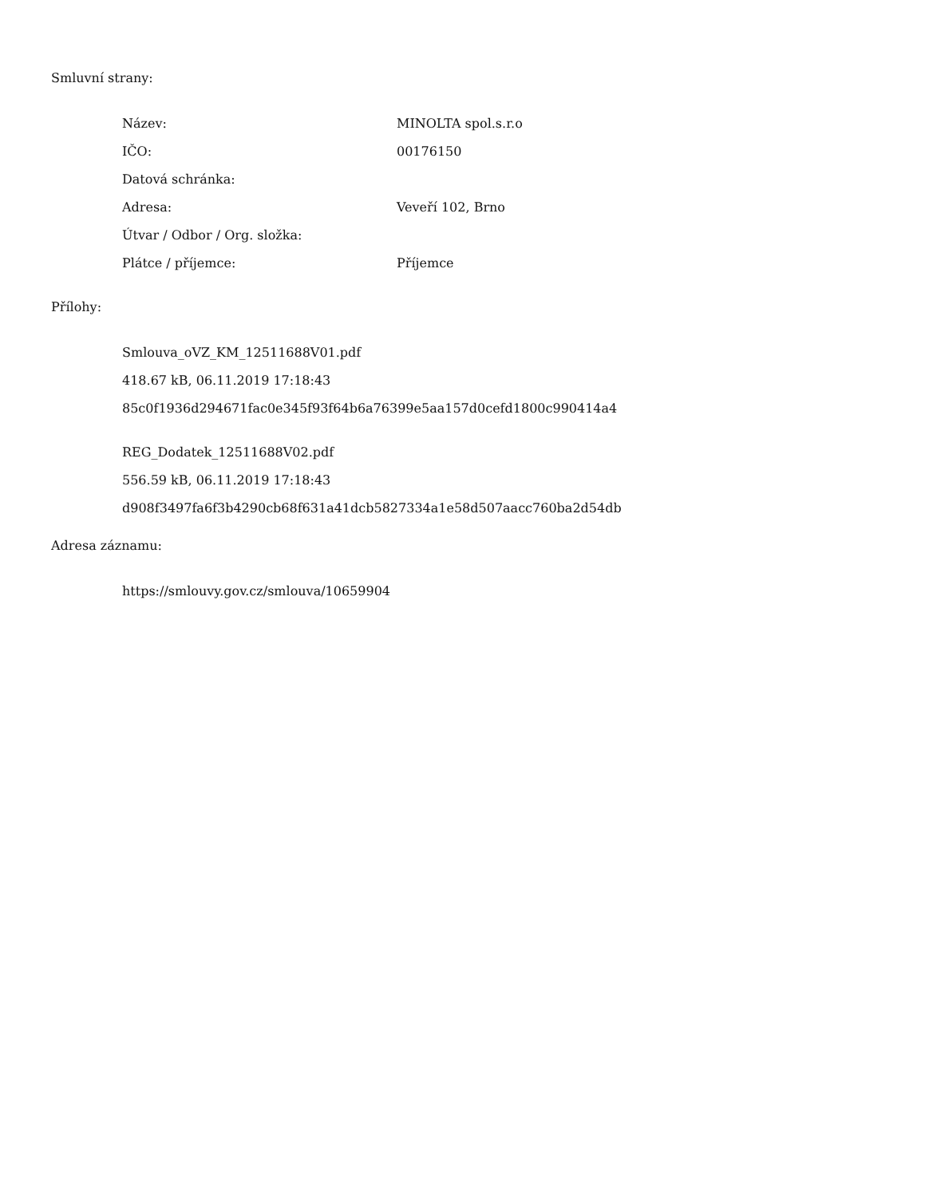Smluvní strany:
| Název: | MINOLTA spol.s.r.o |
| IČO: | 00176150 |
| Datová schránka: | |
| Adresa: | Veveří 102, Brno |
| Útvar / Odbor / Org. složka: | |
| Plátce / příjemce: | Příjemce |
Přílohy:
Smlouva_oVZ_KM_12511688V01.pdf
418.67 kB, 06.11.2019 17:18:43
85c0f1936d294671fac0e345f93f64b6a76399e5aa157d0cefd1800c990414a4
REG_Dodatek_12511688V02.pdf
556.59 kB, 06.11.2019 17:18:43
d908f3497fa6f3b4290cb68f631a41dcb5827334a1e58d507aacc760ba2d54db
Adresa záznamu:
https://smlouvy.gov.cz/smlouva/10659904